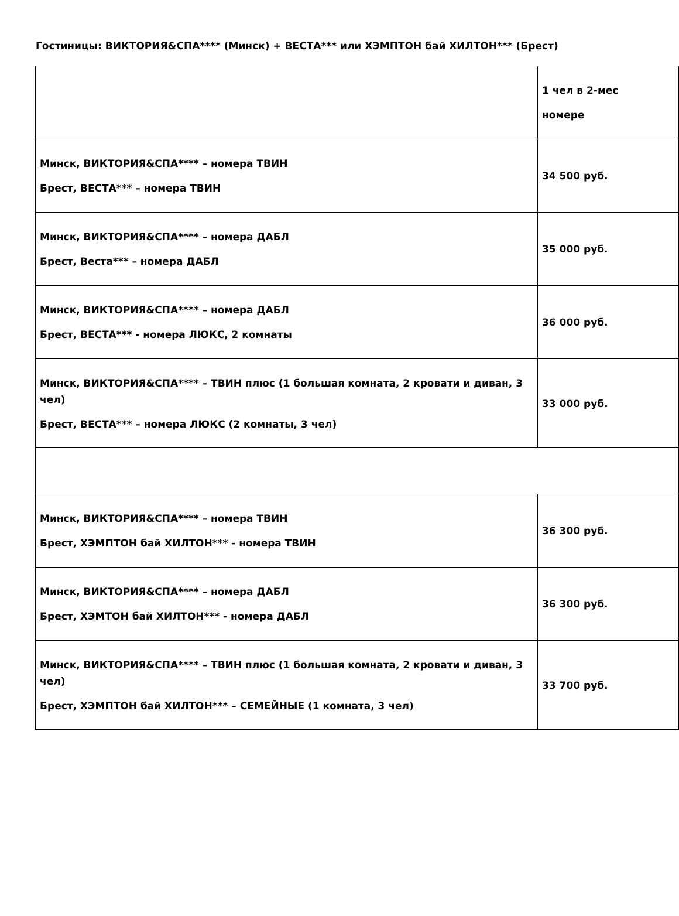Гостиницы: ВИКТОРИЯ&СПА**** (Минск) + ВЕСТА*** или ХЭМПТОН бай ХИЛТОН*** (Брест)
| | 1 чел в 2-мес номере |
| Минск, ВИКТОРИЯ&СПА**** – номера ТВИН Брест, ВЕСТА*** – номера ТВИН | 34 500 руб. |
| Минск, ВИКТОРИЯ&СПА**** – номера ДАБЛ Брест, Веста*** – номера ДАБЛ | 35 000 руб. |
| Минск, ВИКТОРИЯ&СПА**** – номера ДАБЛ Брест, ВЕСТА*** - номера ЛЮКС, 2 комнаты | 36 000 руб. |
| Минск, ВИКТОРИЯ&СПА**** – ТВИН плюс (1 большая комната, 2 кровати и диван, 3 чел) Брест, ВЕСТА*** – номера ЛЮКС (2 комнаты, 3 чел) | 33 000 руб. |
| Минск, ВИКТОРИЯ&СПА**** – номера ТВИН Брест, ХЭМПТОН бай ХИЛТОН*** - номера ТВИН | 36 300 руб. |
| Минск, ВИКТОРИЯ&СПА**** – номера ДАБЛ Брест, ХЭМТОН бай ХИЛТОН*** - номера ДАБЛ | 36 300 руб. |
| Минск, ВИКТОРИЯ&СПА**** – ТВИН плюс (1 большая комната, 2 кровати и диван, 3 чел) Брест, ХЭМПТОН бай ХИЛТОН*** – СЕМЕЙНЫЕ (1 комната, 3 чел) | 33 700 руб. |